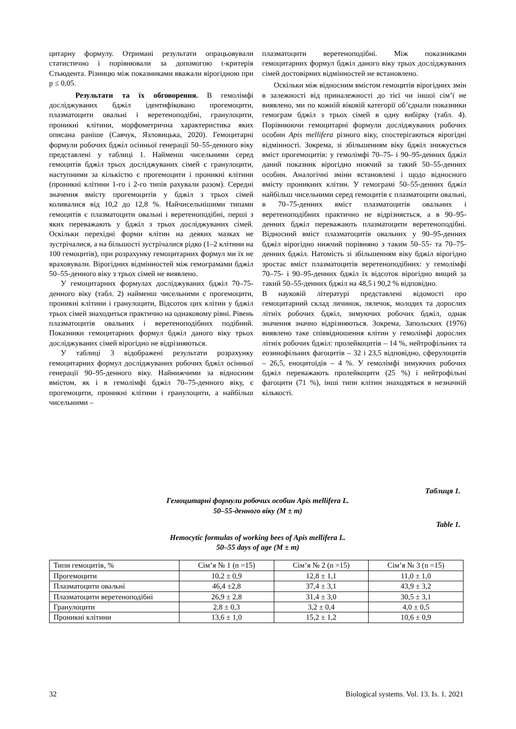цитарну формулу. Отримані результати опрацьовували статистично і порівнювали за допомогою t-критерія Стьюдента. Різницю між показниками вважали вірогідною при p ≤ 0,05.
Результати та їх обговорення. В гемолімфі досліджуваних бджіл ідентифіковано прогемоцити, плазматоцити овальні і веретеноподібні, гранулоцити, проникні клітини, морфометрична характеристика яких описана раніше (Савчук, Язловицька, 2020). Гемоцитарні формули робочих бджіл осінньої генерації 50–55-денного віку представлені у таблиці 1. Найменш чисельними серед гемоцитів бджіл трьох досліджуваних сімей є гранулоцити, наступними за кількістю є прогемоцити і проникні клітини (проникні клітини 1-го і 2-го типів рахували разом). Середні значення вмісту прогемоцитів у бджіл з трьох сімей коливалися від 10,2 до 12,8 %. Найчисельнішими типами гемоцитів є плазматоцити овальні і веретеноподібні, перші з яких переважають у бджіл з трьох досліджуваних сімей. Оскільки перехідні форми клітин на деяких мазках не зустрічалися, а на більшості зустрічалися рідко (1–2 клітини на 100 гемоцитів), при розрахунку гемоцитарних формул ми їх не враховували. Вірогідних відмінностей між гемограмами бджіл 50–55-денного віку з трьох сімей не виявлено.
У гемоцитарних формулах досліджуваних бджіл 70–75-денного віку (табл. 2) найменш чисельними є прогемоцити, проникні клітини і гранулоцити, Відсоток цих клітин у бджіл трьох сімей знаходиться практично на однаковому рівні. Рівень плазматоцитів овальних і веретеноподібних подібний. Показники гемоцитарних формул бджіл даного віку трьох досліджуваних сімей вірогідно не відрізняються.
У таблиці 3 відображені результати розрахунку гемоцитарних формул досліджуваних робочих бджіл осінньої генерації 90–95-денного віку. Найнижчими за відносним вмістом, як і в гемолімфі бджіл 70–75-денного віку, є прогемоцити, проникні клітини і гранулоцити, а найбільш чисельними –
плазматоцити веретеноподібні. Між показниками гемоцитарних формул бджіл даного віку трьох досліджуваних сімей достовірних відмінностей не встановлено.
Оскільки між відносним вмістом гемоцитів вірогідних змін в залежності від приналежності до тієї чи іншої сім’ї не виявлено, ми по кожній віковій категорії об’єднали показники гемограм бджіл з трьох сімей в одну вибірку (табл. 4). Порівнюючи гемоцитарні формули досліджуваних робочих особин Apis mellifera різного віку, спостерігаються вірогідні відмінності. Зокрема, зі збільшенням віку бджіл знижується вміст прогемоцитів: у гемолімфі 70–75- і 90–95-денних бджіл даний показник вірогідно нижчий за такий 50–55-денних особин. Аналогічні зміни встановлені і щодо відносного вмісту проникних клітин. У гемограмі 50–55-денних бджіл найбільш чисельними серед гемоцитів є плазматоцити овальні, в 70–75-денних вміст плазматоцитів овальних і веретеноподібних практично не відрізняється, а в 90–95-денних бджіл переважають плазматоцити веретеноподібні. Відносний вміст плазматоцитів овальних у 90–95-денних бджіл вірогідно нижчий порівняно з таким 50–55- та 70–75-денних бджіл. Натомість зі збільшенням віку бджіл вірогідно зростає вміст плазматоцитів веретеноподібних: у гемолімфі 70–75- і 90–95-денних бджіл їх відсоток вірогідно вищий за такий 50–55-денних бджіл на 48,5 і 90,2 % відповідно.
В науковій літературі представлені відомості про гемоцитарний склад личинок, лялечок, молодих та дорослих літніх робочих бджіл, зимуючих робочих бджіл, однак значення значно відрізняються. Зокрема, Запольских (1976) виявлено таке співвідношення клітин у гемолімфі дорослих літніх робочих бджіл: пролейкоцитів – 14 %, нейтрофільних та еозинофільних фагоцитів – 32 і 23,5 відповідно, сферулоцитів – 26,5, еноцитоїдів – 4 %. У гемолімфі зимуючих робочих бджіл переважають пролейкоцити (25 %) і нейтрофільні фагоцити (71 %), інші типи клітин знаходяться в незначній кількості.
Таблиця 1.
Гемоцитарні формули робочих особин Apis mellifera L.
50–55-денного віку (M ± m)
Table 1.
Hemocytic formulas of working bees of Apis mellifera L.
50–55 days of age (M ± m)
| Типи гемоцитів, % | Сім’я № 1 (n =15) | Сім’я № 2 (n =15) | Сім’я № 3 (n =15) |
| Прогемоцити | 10,2 ± 0,9 | 12,8 ± 1,1 | 11,0 ± 1,0 |
| Плазматоцити овальні | 46,4 ±2,8 | 37,4 ± 3,1 | 43,9 ± 3,2 |
| Плазматоцити веретеноподібні | 26,9 ± 2,8 | 31,4 ± 3,0 | 30,5 ± 3,1 |
| Гранулоцити | 2,8 ± 0,3 | 3,2 ± 0,4 | 4,0 ± 0,5 |
| Проникні клітини | 13,6 ± 1,0 | 15,2 ± 1,2 | 10,6 ± 0,9 |
32 Biological systems. Vol. 13. Is. 1. 2021